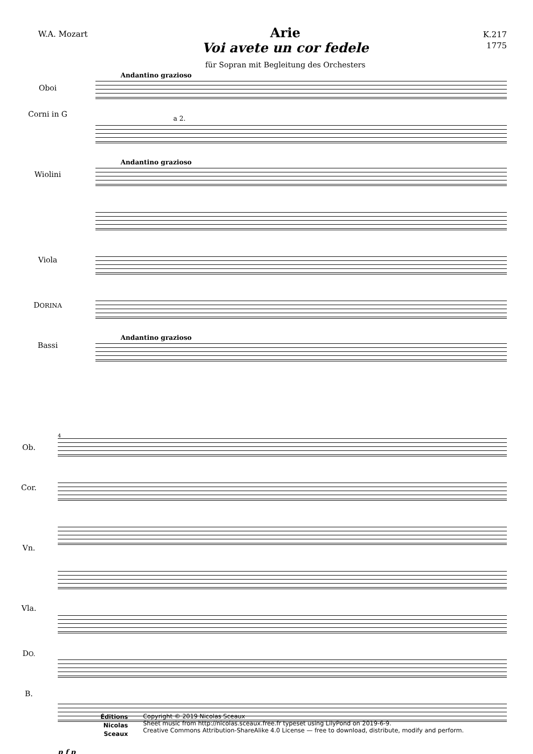W.A. Mozart
Arie
Voi avete un cor fedele
für Sopran mit Begleitung des Orchesters
K.217
1775
Oboi
Corni in G
Wiolini
Viola
DORINA
Bassi
Andantino grazioso
a 2.
Andantino grazioso
Andantino grazioso
Ob.
Cor.
Vn.
Vla.
DO.
B.
4
p f p
Éditions
Nicolas
Sceaux
Copyright © 2019 Nicolas Sceaux
Sheet music from http://nicolas.sceaux.free.fr typeset using LilyPond on 2019-6-9.
Creative Commons Attribution-ShareAlike 4.0 License — free to download, distribute, modify and perform.